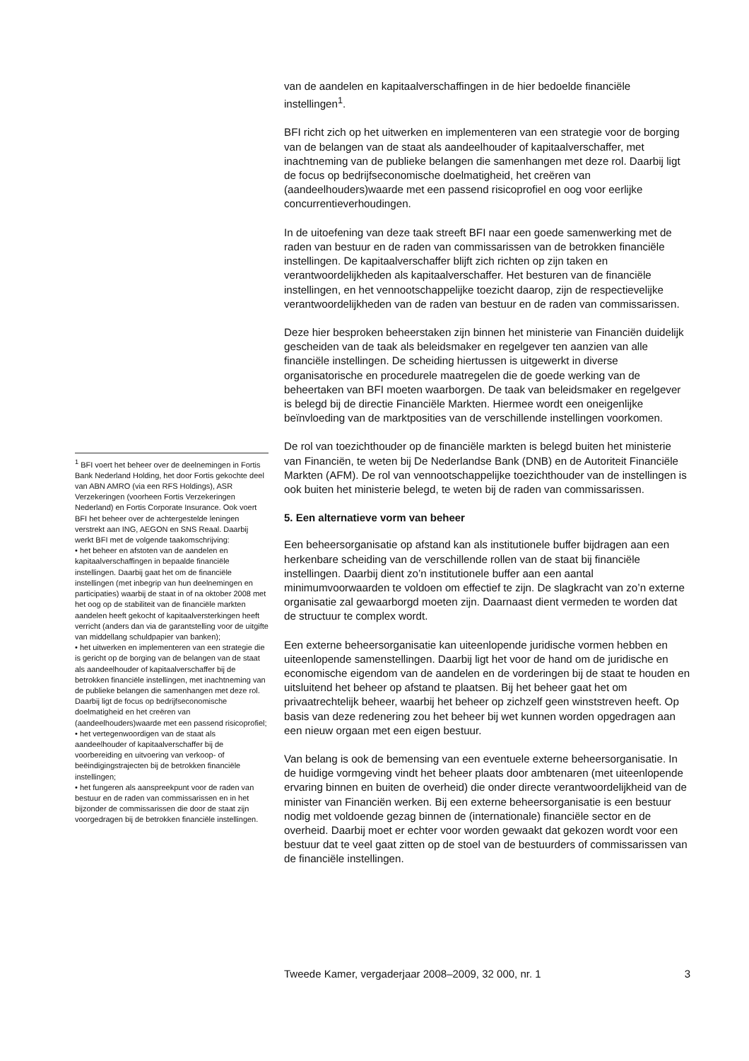van de aandelen en kapitaalverschaffingen in de hier bedoelde financiële instellingen<sup>1</sup>.
BFI richt zich op het uitwerken en implementeren van een strategie voor de borging van de belangen van de staat als aandeelhouder of kapitaalverschaffer, met inachtneming van de publieke belangen die samenhangen met deze rol. Daarbij ligt de focus op bedrijfseconomische doelmatigheid, het creëren van (aandeelhouders)waarde met een passend risicoprofiel en oog voor eerlijke concurrentieverhoudingen.
In de uitoefening van deze taak streeft BFI naar een goede samenwerking met de raden van bestuur en de raden van commissarissen van de betrokken financiële instellingen. De kapitaalverschaffer blijft zich richten op zijn taken en verantwoordelijkheden als kapitaalverschaffer. Het besturen van de financiële instellingen, en het vennootschappelijke toezicht daarop, zijn de respectievelijke verantwoordelijkheden van de raden van bestuur en de raden van commissarissen.
Deze hier besproken beheerstaken zijn binnen het ministerie van Financiën duidelijk gescheiden van de taak als beleidsmaker en regelgever ten aanzien van alle financiële instellingen. De scheiding hiertussen is uitgewerkt in diverse organisatorische en procedurele maatregelen die de goede werking van de beheertaken van BFI moeten waarborgen. De taak van beleidsmaker en regelgever is belegd bij de directie Financiële Markten. Hiermee wordt een oneigenlijke beïnvloeding van de marktposities van de verschillende instellingen voorkomen.
De rol van toezichthouder op de financiële markten is belegd buiten het ministerie van Financiën, te weten bij De Nederlandse Bank (DNB) en de Autoriteit Financiële Markten (AFM). De rol van vennootschappelijke toezichthouder van de instellingen is ook buiten het ministerie belegd, te weten bij de raden van commissarissen.
5. Een alternatieve vorm van beheer
Een beheersorganisatie op afstand kan als institutionele buffer bijdragen aan een herkenbare scheiding van de verschillende rollen van de staat bij financiële instellingen. Daarbij dient zo’n institutionele buffer aan een aantal minimumvoorwaarden te voldoen om effectief te zijn. De slagkracht van zo’n externe organisatie zal gewaarborgd moeten zijn. Daarnaast dient vermeden te worden dat de structuur te complex wordt.
Een externe beheersorganisatie kan uiteenlopende juridische vormen hebben en uiteenlopende samenstellingen. Daarbij ligt het voor de hand om de juridische en economische eigendom van de aandelen en de vorderingen bij de staat te houden en uitsluitend het beheer op afstand te plaatsen. Bij het beheer gaat het om privaatrechtelijk beheer, waarbij het beheer op zichzelf geen winststreven heeft. Op basis van deze redenering zou het beheer bij wet kunnen worden opgedragen aan een nieuw orgaan met een eigen bestuur.
Van belang is ook de bemensing van een eventuele externe beheersorganisatie. In de huidige vormgeving vindt het beheer plaats door ambtenaren (met uiteenlopende ervaring binnen en buiten de overheid) die onder directe verantwoordelijkheid van de minister van Financiën werken. Bij een externe beheersorganisatie is een bestuur nodig met voldoende gezag binnen de (internationale) financiële sector en de overheid. Daarbij moet er echter voor worden gewaakt dat gekozen wordt voor een bestuur dat te veel gaat zitten op de stoel van de bestuurders of commissarissen van de financiële instellingen.
<sup>1</sup> BFI voert het beheer over de deelnemingen in Fortis Bank Nederland Holding, het door Fortis gekochte deel van ABN AMRO (via een RFS Holdings), ASR Verzekeringen (voorheen Fortis Verzekeringen Nederland) en Fortis Corporate Insurance. Ook voert BFI het beheer over de achtergestelde leningen verstrekt aan ING, AEGON en SNS Reaal. Daarbij werkt BFI met de volgende taakomschrijving:
• het beheer en afstoten van de aandelen en kapitaalverschaffingen in bepaalde financiële instellingen. Daarbij gaat het om de financiële instellingen (met inbegrip van hun deelnemingen en participaties) waarbij de staat in of na oktober 2008 met het oog op de stabiliteit van de financiële markten aandelen heeft gekocht of kapitaalversterkingen heeft verricht (anders dan via de garantstelling voor de uitgifte van middellang schuldpapier van banken);
• het uitwerken en implementeren van een strategie die is gericht op de borging van de belangen van de staat als aandeelhouder of kapitaalverschaffer bij de betrokken financiële instellingen, met inachtneming van de publieke belangen die samenhangen met deze rol. Daarbij ligt de focus op bedrijfseconomische doelmatigheid en het creëren van (aandeelhouders)waarde met een passend risicoprofiel;
• het vertegenwoordigen van de staat als aandeelhouder of kapitaalverschaffer bij de voorbereiding en uitvoering van verkoop- of beëindigingstrajecten bij de betrokken financiële instellingen;
• het fungeren als aanspreekpunt voor de raden van bestuur en de raden van commissarissen en in het bijzonder de commissarissen die door de staat zijn voorgedragen bij de betrokken financiële instellingen.
Tweede Kamer, vergaderjaar 2008–2009, 32 000, nr. 1 3